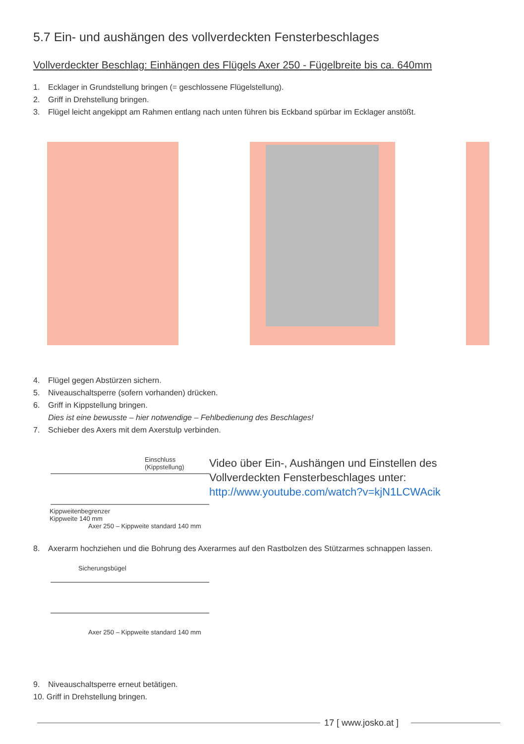5.7 Ein- und aushängen des vollverdeckten Fensterbeschlages
Vollverdeckter Beschlag: Einhängen des Flügels Axer 250 - Fügelbreite bis ca. 640mm
1. Ecklager in Grundstellung bringen (= geschlossene Flügelstellung).
2. Griff in Drehstellung bringen.
3. Flügel leicht angekippt am Rahmen entlang nach unten führen bis Eckband spürbar im Ecklager anstößt.
4. Flügel gegen Abstürzen sichern.
5. Niveauschaltsperre (sofern vorhanden) drücken.
6. Griff in Kippstellung bringen.
Dies ist eine bewusste – hier notwendige – Fehlbedienung des Beschlages!
7. Schieber des Axers mit dem Axerstulp verbinden.
Einschluss
(Kippstellung)
Kippweitenbegrenzer
Kippweite 140 mm
Axer 250 – Kippweite standard 140 mm
Video über Ein-, Aushängen und Einstellen des Vollverdeckten Fensterbeschlages unter:
http://www.youtube.com/watch?v=kjN1LCWAcik
8. Axerarm hochziehen und die Bohrung des Axerarmes auf den Rastbolzen des Stützarmes schnappen lassen.
Sicherungsbügel
Axer 250 – Kippweite standard 140 mm
9. Niveauschaltsperre erneut betätigen.
10. Griff in Drehstellung bringen.
17 [ www.josko.at ]